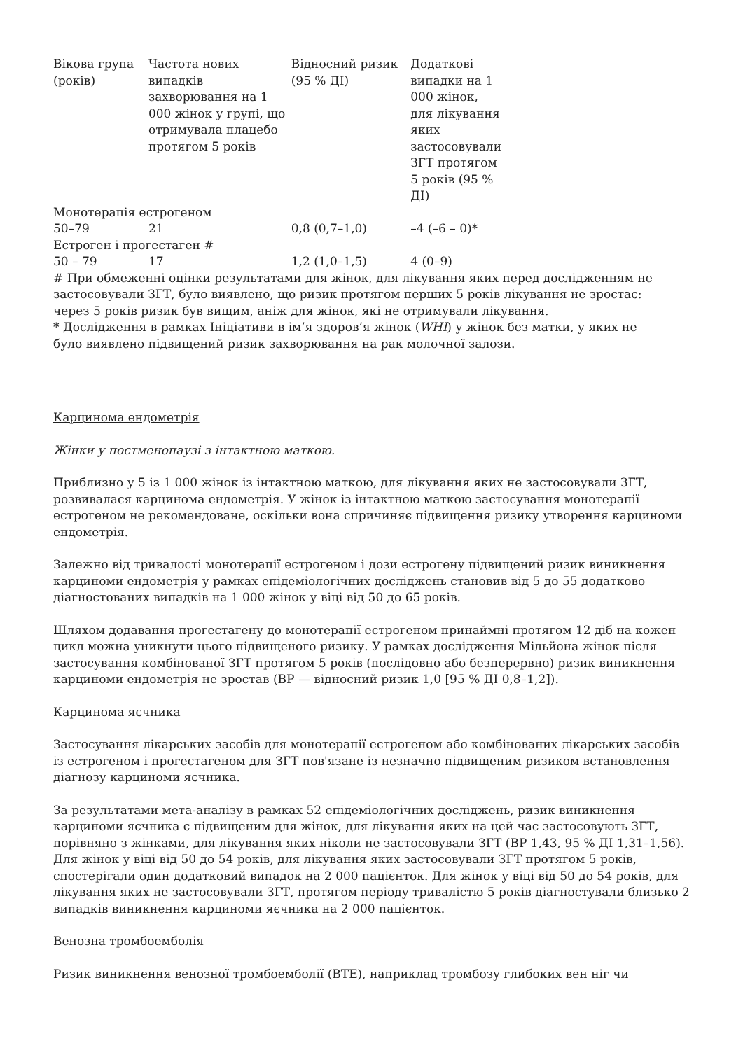| Вікова група (років) | Частота нових випадків захворювання на 1 000 жінок у групі, що отримувала плацебо протягом 5 років | Відносний ризик (95 % ДІ) | Додаткові випадки на 1 000 жінок, для лікування яких застосовували ЗГТ протягом 5 років (95 % ДІ) |
| --- | --- | --- | --- |
| Монотерапія естрогеном | | | |
| 50–79 | 21 | 0,8 (0,7–1,0) | –4 (–6 – 0)* |
| Естроген і прогестаген # | | | |
| 50 – 79 | 17 | 1,2 (1,0–1,5) | 4 (0–9) |
# При обмеженні оцінки результатами для жінок, для лікування яких перед дослідженням не застосовували ЗГТ, було виявлено, що ризик протягом перших 5 років лікування не зростає: через 5 років ризик був вищим, аніж для жінок, які не отримували лікування.
* Дослідження в рамках Ініціативи в ім’я здоров’я жінок (WHI) у жінок без матки, у яких не було виявлено підвищений ризик захворювання на рак молочної залози.
Карцинома ендометрія
Жінки у постменопаузі з інтактною маткою.
Приблизно у 5 із 1 000 жінок із інтактною маткою, для лікування яких не застосовували ЗГТ, розвивалася карцинома ендометрія. У жінок із інтактною маткою застосування монотерапії естрогеном не рекомендоване, оскільки вона спричиняє підвищення ризику утворення карциноми ендометрія.
Залежно від тривалості монотерапії естрогеном і дози естрогену підвищений ризик виникнення карциноми ендометрія у рамках епідеміологічних досліджень становив від 5 до 55 додатково діагностованих випадків на 1 000 жінок у віці від 50 до 65 років.
Шляхом додавання прогестагену до монотерапії естрогеном принаймні протягом 12 діб на кожен цикл можна уникнути цього підвищеного ризику. У рамках дослідження Мільйона жінок після застосування комбінованої ЗГТ протягом 5 років (послідовно або безперервно) ризик виникнення карциноми ендометрія не зростав (ВР — відносний ризик 1,0 [95 % ДІ 0,8–1,2]).
Карцинома яєчника
Застосування лікарських засобів для монотерапії естрогеном або комбінованих лікарських засобів із естрогеном і прогестагеном для ЗГТ пов'язане із незначно підвищеним ризиком встановлення діагнозу карциноми яєчника.
За результатами мета-аналізу в рамках 52 епідеміологічних досліджень, ризик виникнення карциноми яєчника є підвищеним для жінок, для лікування яких на цей час застосовують ЗГТ, порівняно з жінками, для лікування яких ніколи не застосовували ЗГТ (ВР 1,43, 95 % ДІ 1,31–1,56). Для жінок у віці від 50 до 54 років, для лікування яких застосовували ЗГТ протягом 5 років, спостерігали один додатковий випадок на 2 000 пацієнток. Для жінок у віці від 50 до 54 років, для лікування яких не застосовували ЗГТ, протягом періоду тривалістю 5 років діагностували близько 2 випадків виникнення карциноми яєчника на 2 000 пацієнток.
Венозна тромбоемболія
Ризик виникнення венозної тромбоемболії (ВТЕ), наприклад тромбозу глибоких вен ніг чи